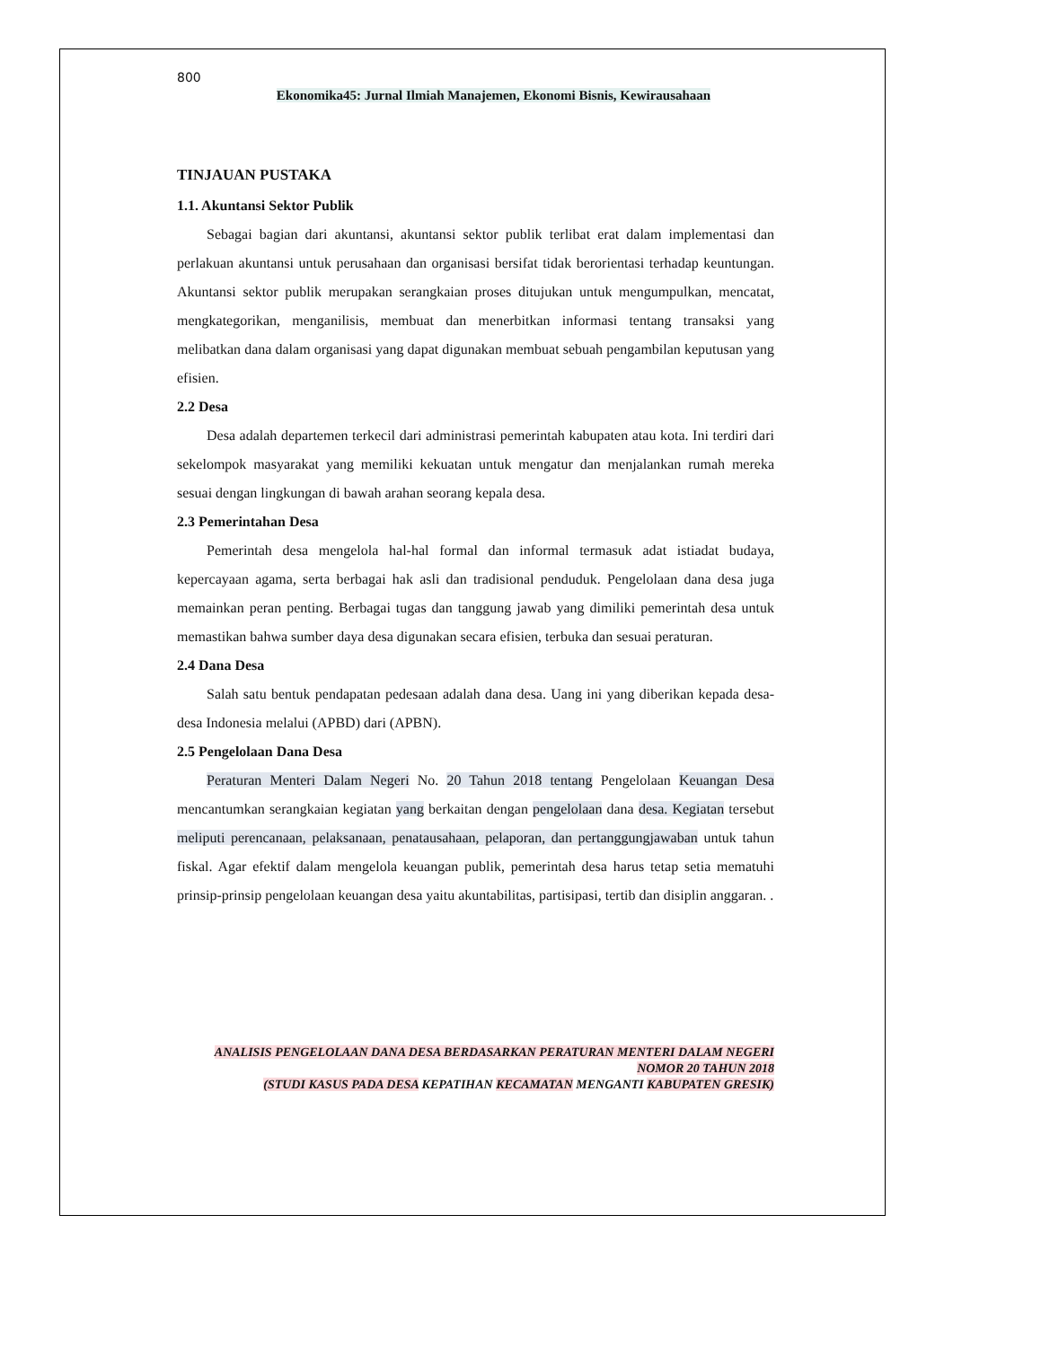800
Ekonomika45: Jurnal Ilmiah Manajemen, Ekonomi Bisnis, Kewirausahaan
TINJAUAN PUSTAKA
1.1. Akuntansi Sektor Publik
Sebagai bagian dari akuntansi, akuntansi sektor publik terlibat erat dalam implementasi dan perlakuan akuntansi untuk perusahaan dan organisasi bersifat tidak berorientasi terhadap keuntungan. Akuntansi sektor publik merupakan serangkaian proses ditujukan untuk mengumpulkan, mencatat, mengkategorikan, menganilisis, membuat dan menerbitkan informasi tentang transaksi yang melibatkan dana dalam organisasi yang dapat digunakan membuat sebuah pengambilan keputusan yang efisien.
2.2 Desa
Desa adalah departemen terkecil dari administrasi pemerintah kabupaten atau kota. Ini terdiri dari sekelompok masyarakat yang memiliki kekuatan untuk mengatur dan menjalankan rumah mereka sesuai dengan lingkungan di bawah arahan seorang kepala desa.
2.3 Pemerintahan Desa
Pemerintah desa mengelola hal-hal formal dan informal termasuk adat istiadat budaya, kepercayaan agama, serta berbagai hak asli dan tradisional penduduk. Pengelolaan dana desa juga memainkan peran penting. Berbagai tugas dan tanggung jawab yang dimiliki pemerintah desa untuk memastikan bahwa sumber daya desa digunakan secara efisien, terbuka dan sesuai peraturan.
2.4 Dana Desa
Salah satu bentuk pendapatan pedesaan adalah dana desa. Uang ini yang diberikan kepada desa-desa Indonesia melalui (APBD) dari (APBN).
2.5 Pengelolaan Dana Desa
Peraturan Menteri Dalam Negeri No. 20 Tahun 2018 tentang Pengelolaan Keuangan Desa mencantumkan serangkaian kegiatan yang berkaitan dengan pengelolaan dana desa. Kegiatan tersebut meliputi perencanaan, pelaksanaan, penatausahaan, pelaporan, dan pertanggungjawaban untuk tahun fiskal. Agar efektif dalam mengelola keuangan publik, pemerintah desa harus tetap setia mematuhi prinsip-prinsip pengelolaan keuangan desa yaitu akuntabilitas, partisipasi, tertib dan disiplin anggaran. .
ANALISIS PENGELOLAAN DANA DESA BERDASARKAN PERATURAN MENTERI DALAM NEGERI NOMOR 20 TAHUN 2018
(STUDI KASUS PADA DESA KEPATIHAN KECAMATAN MENGANTI KABUPATEN GRESIK)